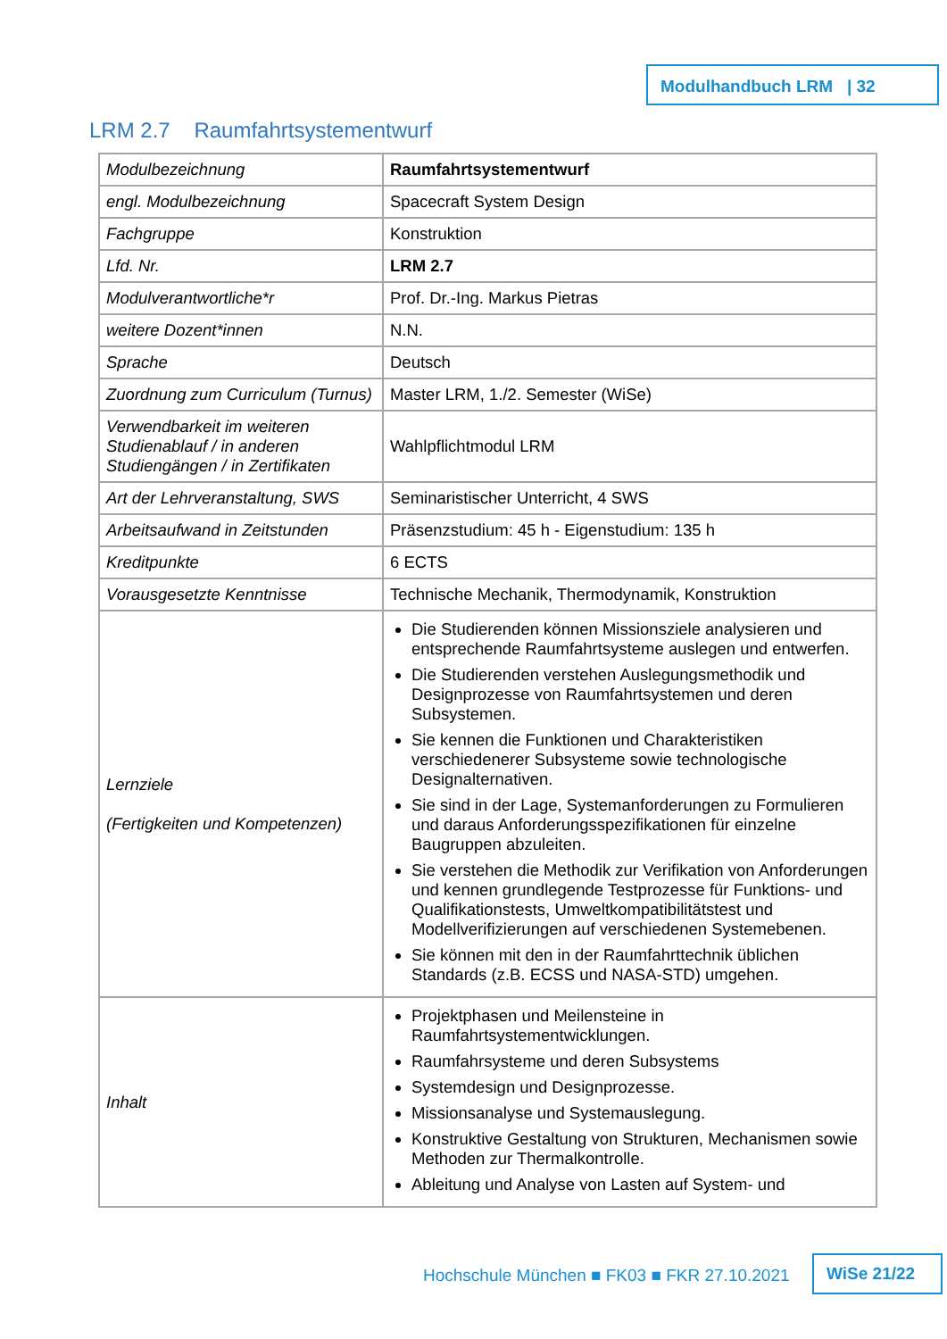Modulhandbuch LRM | 32
LRM 2.7 Raumfahrtsystementwurf
| Modulbezeichnung | Raumfahrtsystementwurf |
| engl. Modulbezeichnung | Spacecraft System Design |
| Fachgruppe | Konstruktion |
| Lfd. Nr. | LRM 2.7 |
| Modulverantwortliche*r | Prof. Dr.-Ing. Markus Pietras |
| weitere Dozent*innen | N.N. |
| Sprache | Deutsch |
| Zuordnung zum Curriculum (Turnus) | Master LRM, 1./2. Semester (WiSe) |
| Verwendbarkeit im weiteren Studienablauf / in anderen Studiengängen / in Zertifikaten | Wahlpflichtmodul LRM |
| Art der Lehrveranstaltung, SWS | Seminaristischer Unterricht, 4 SWS |
| Arbeitsaufwand in Zeitstunden | Präsenzstudium: 45 h - Eigenstudium: 135 h |
| Kreditpunkte | 6 ECTS |
| Vorausgesetzte Kenntnisse | Technische Mechanik, Thermodynamik, Konstruktion |
| Lernziele (Fertigkeiten und Kompetenzen) | Die Studierenden können Missionsziele analysieren und entsprechende Raumfahrtsysteme auslegen und entwerfen. Die Studierenden verstehen Auslegungsmethodik und Designprozesse von Raumfahrtsystemen und deren Subsystemen. Sie kennen die Funktionen und Charakteristiken verschiedenerer Subsysteme sowie technologische Designalternativen. Sie sind in der Lage, Systemanforderungen zu Formulieren und daraus Anforderungsspezifikationen für einzelne Baugruppen abzuleiten. Sie verstehen die Methodik zur Verifikation von Anforderungen und kennen grundlegende Testprozesse für Funktions- und Qualifikationstests, Umweltkompatibilitätstest und Modellverifizierungen auf verschiedenen Systemebenen. Sie können mit den in der Raumfahrttechnik üblichen Standards (z.B. ECSS und NASA-STD) umgehen. |
| Inhalt | Projektphasen und Meilensteine in Raumfahrtsystementwicklungen. Raumfahrsysteme und deren Subsystems Systemdesign und Designprozesse. Missionsanalyse und Systemauslegung. Konstruktive Gestaltung von Strukturen, Mechanismen sowie Methoden zur Thermalkontrolle. Ableitung und Analyse von Lasten auf System- und |
Hochschule München ■ FK03 ■ FKR 27.10.2021
WiSe 21/22